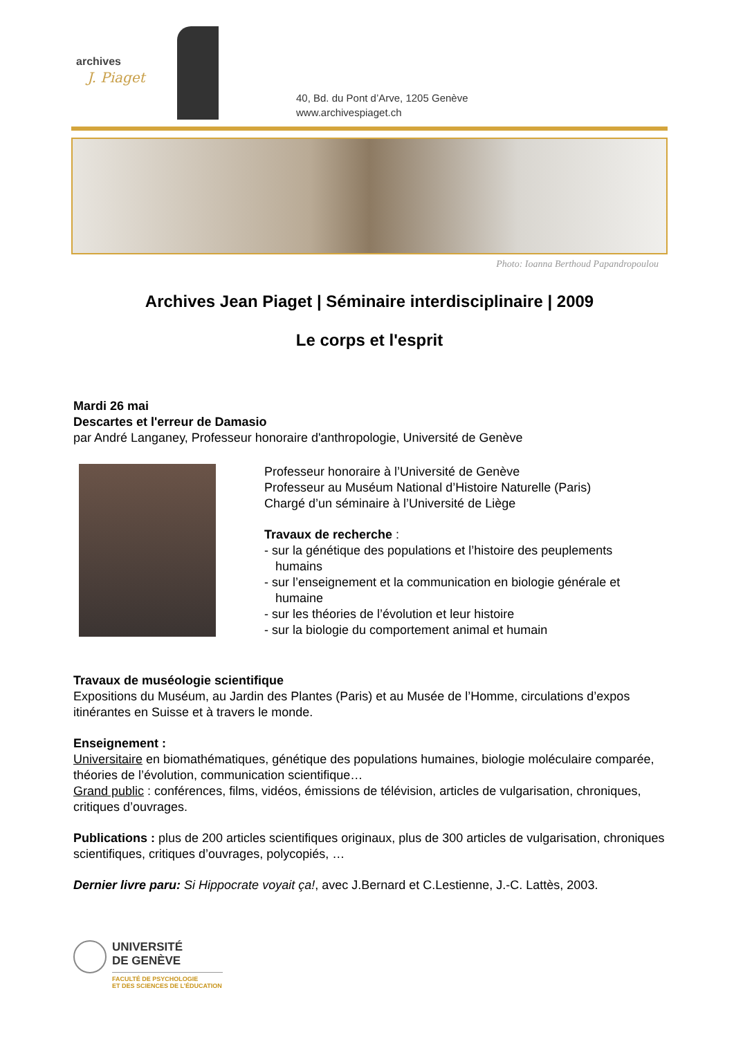archives
J. Piaget
40, Bd. du Pont d’Arve, 1205 Genève
www.archivespiaget.ch
Photo: Ioanna Berthoud Papandropoulou
Archives Jean Piaget | Séminaire interdisciplinaire | 2009
Le corps et l'esprit
Mardi 26 mai
Descartes et l'erreur de Damasio
par André Langaney, Professeur honoraire d'anthropologie, Université de Genève
Professeur honoraire à l’Université de Genève
Professeur au Muséum National d’Histoire Naturelle (Paris)
Chargé d’un séminaire à l’Université de Liège
Travaux de recherche :
- sur la génétique des populations et l’histoire des peuplements
humains
- sur l’enseignement et la communication en biologie générale et
humaine
- sur les théories de l’évolution et leur histoire
- sur la biologie du comportement animal et humain
Travaux de muséologie scientifique
Expositions du Muséum, au Jardin des Plantes (Paris) et au Musée de l’Homme, circulations d’expos itinérantes en Suisse et à travers le monde.
Enseignement :
Universitaire en biomathématiques, génétique des populations humaines, biologie moléculaire comparée, théories de l’évolution, communication scientifique…
Grand public : conférences, films, vidéos, émissions de télévision, articles de vulgarisation, chroniques, critiques d’ouvrages.
Publications : plus de 200 articles scientifiques originaux, plus de 300 articles de vulgarisation, chroniques scientifiques, critiques d’ouvrages, polycopiés, …
Dernier livre paru: Si Hippocrate voyait ça!, avec J.Bernard et C.Lestienne, J.-C. Lattès, 2003.
UNIVERSITÉ
DE GENÈVE
FACULTÉ DE PSYCHOLOGIE
ET DES SCIENCES DE L’ÉDUCATION